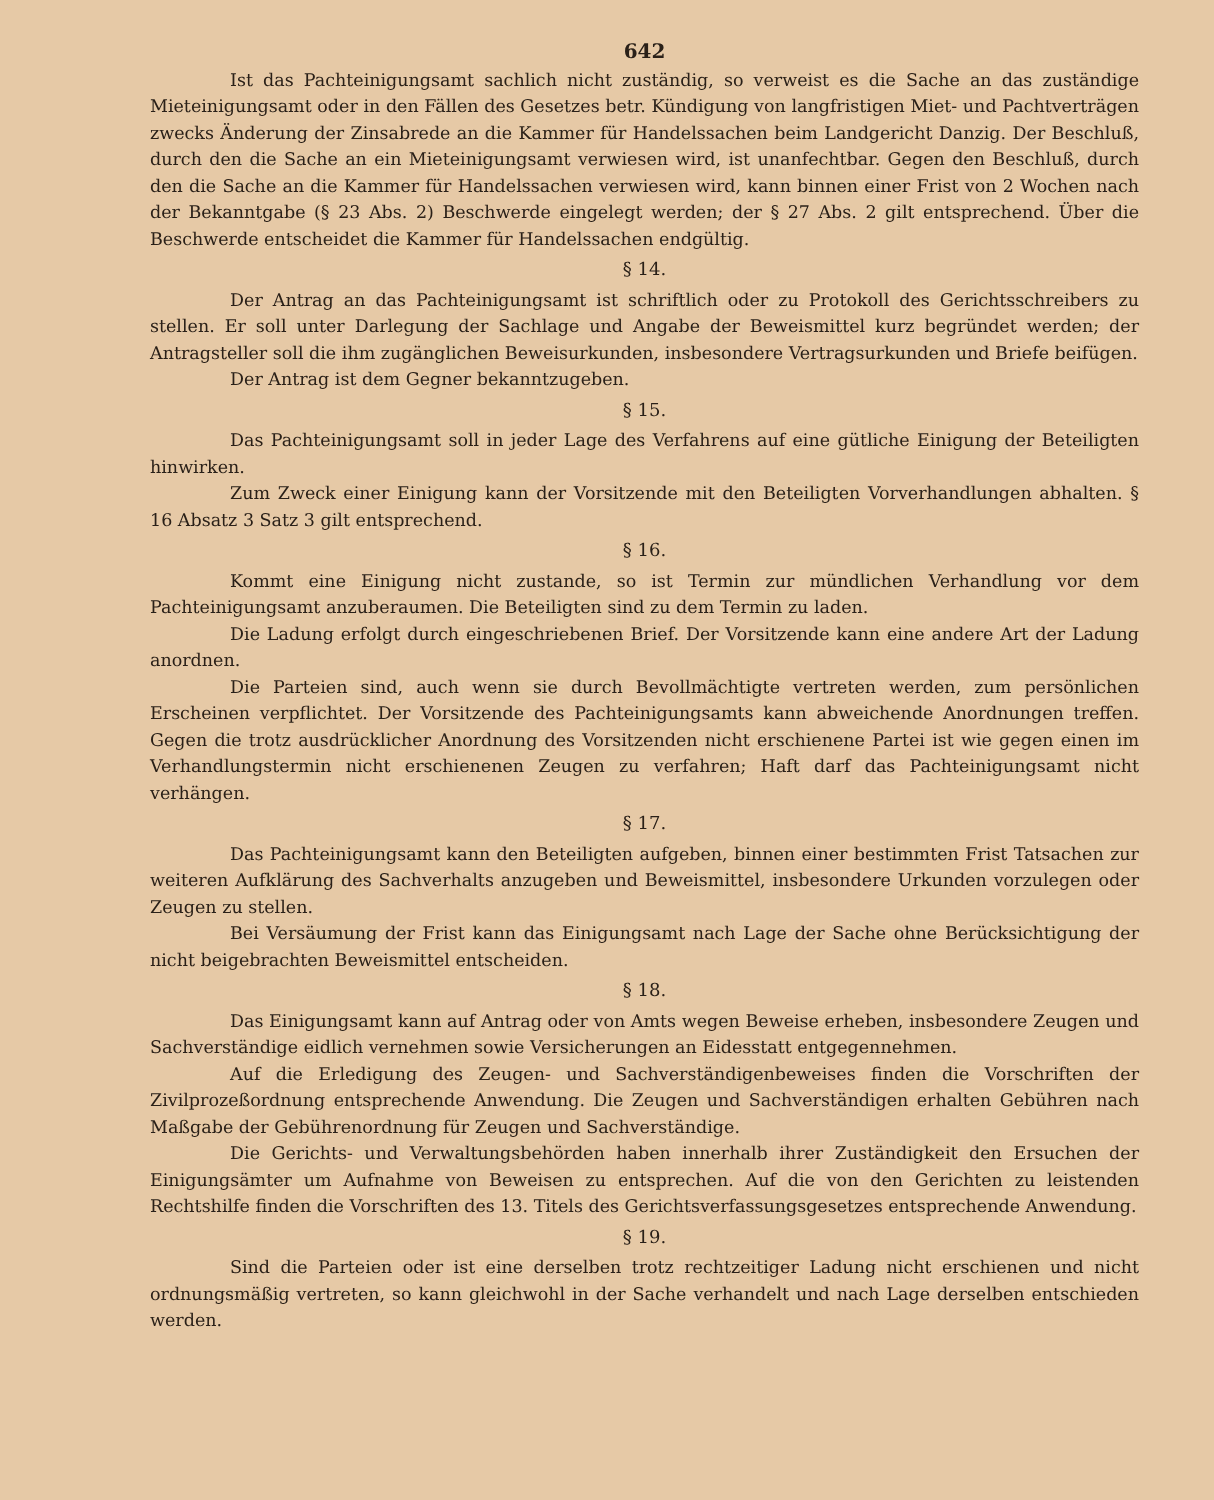642
Ist das Pachteinigungsamt sachlich nicht zuständig, so verweist es die Sache an das zuständige Mieteinigungsamt oder in den Fällen des Gesetzes betr. Kündigung von langfristigen Miet- und Pachtverträgen zwecks Änderung der Zinsabrede an die Kammer für Handelssachen beim Landgericht Danzig. Der Beschluß, durch den die Sache an ein Mieteinigungsamt verwiesen wird, ist unanfechtbar. Gegen den Beschluß, durch den die Sache an die Kammer für Handelssachen verwiesen wird, kann binnen einer Frist von 2 Wochen nach der Bekanntgabe (§ 23 Abs. 2) Beschwerde eingelegt werden; der § 27 Abs. 2 gilt entsprechend. Über die Beschwerde entscheidet die Kammer für Handelssachen endgültig.
§ 14.
Der Antrag an das Pachteinigungsamt ist schriftlich oder zu Protokoll des Gerichtsschreibers zu stellen. Er soll unter Darlegung der Sachlage und Angabe der Beweismittel kurz begründet werden; der Antragsteller soll die ihm zugänglichen Beweisurkunden, insbesondere Vertragsurkunden und Briefe beifügen.
Der Antrag ist dem Gegner bekanntzugeben.
§ 15.
Das Pachteinigungsamt soll in jeder Lage des Verfahrens auf eine gütliche Einigung der Beteiligten hinwirken.
Zum Zweck einer Einigung kann der Vorsitzende mit den Beteiligten Vorverhandlungen abhalten. § 16 Absatz 3 Satz 3 gilt entsprechend.
§ 16.
Kommt eine Einigung nicht zustande, so ist Termin zur mündlichen Verhandlung vor dem Pachteinigungsamt anzuberaumen. Die Beteiligten sind zu dem Termin zu laden.
Die Ladung erfolgt durch eingeschriebenen Brief. Der Vorsitzende kann eine andere Art der Ladung anordnen.
Die Parteien sind, auch wenn sie durch Bevollmächtigte vertreten werden, zum persönlichen Erscheinen verpflichtet. Der Vorsitzende des Pachteinigungsamts kann abweichende Anordnungen treffen. Gegen die trotz ausdrücklicher Anordnung des Vorsitzenden nicht erschienene Partei ist wie gegen einen im Verhandlungstermin nicht erschienenen Zeugen zu verfahren; Haft darf das Pachteinigungsamt nicht verhängen.
§ 17.
Das Pachteinigungsamt kann den Beteiligten aufgeben, binnen einer bestimmten Frist Tatsachen zur weiteren Aufklärung des Sachverhalts anzugeben und Beweismittel, insbesondere Urkunden vorzulegen oder Zeugen zu stellen.
Bei Versäumung der Frist kann das Einigungsamt nach Lage der Sache ohne Berücksichtigung der nicht beigebrachten Beweismittel entscheiden.
§ 18.
Das Einigungsamt kann auf Antrag oder von Amts wegen Beweise erheben, insbesondere Zeugen und Sachverständige eidlich vernehmen sowie Versicherungen an Eidesstatt entgegennehmen.
Auf die Erledigung des Zeugen- und Sachverständigenbeweises finden die Vorschriften der Zivilprozeßordnung entsprechende Anwendung. Die Zeugen und Sachverständigen erhalten Gebühren nach Maßgabe der Gebührenordnung für Zeugen und Sachverständige.
Die Gerichts- und Verwaltungsbehörden haben innerhalb ihrer Zuständigkeit den Ersuchen der Einigungsämter um Aufnahme von Beweisen zu entsprechen. Auf die von den Gerichten zu leistenden Rechtshilfe finden die Vorschriften des 13. Titels des Gerichtsverfassungsgesetzes entsprechende Anwendung.
§ 19.
Sind die Parteien oder ist eine derselben trotz rechtzeitiger Ladung nicht erschienen und nicht ordnungsmäßig vertreten, so kann gleichwohl in der Sache verhandelt und nach Lage derselben entschieden werden.